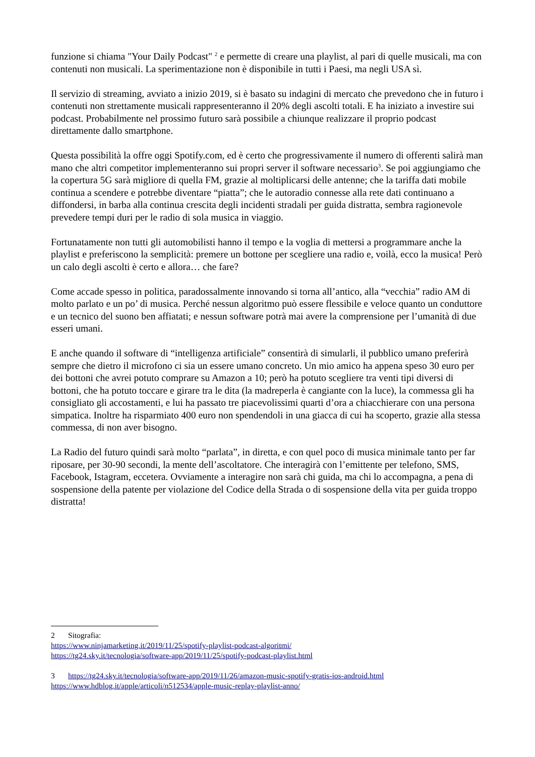funzione si chiama "Your Daily Podcast" <sup>2</sup> e permette di creare una playlist, al pari di quelle musicali, ma con contenuti non musicali. La sperimentazione non è disponibile in tutti i Paesi, ma negli USA sì.
Il servizio di streaming, avviato a inizio 2019, si è basato su indagini di mercato che prevedono che in futuro i contenuti non strettamente musicali rappresenteranno il 20% degli ascolti totali. E ha iniziato a investire sui podcast. Probabilmente nel prossimo futuro sarà possibile a chiunque realizzare il proprio podcast direttamente dallo smartphone.
Questa possibilità la offre oggi Spotify.com, ed è certo che progressivamente il numero di offerenti salirà man mano che altri competitor implementeranno sui propri server il software necessario<sup>3</sup>. Se poi aggiungiamo che la copertura 5G sarà migliore di quella FM, grazie al moltiplicarsi delle antenne; che la tariffa dati mobile continua a scendere e potrebbe diventare “piatta”; che le autoradio connesse alla rete dati continuano a diffondersi, in barba alla continua crescita degli incidenti stradali per guida distratta, sembra ragionevole prevedere tempi duri per le radio di sola musica in viaggio.
Fortunatamente non tutti gli automobilisti hanno il tempo e la voglia di mettersi a programmare anche la playlist e preferiscono la semplicità: premere un bottone per scegliere una radio e, voilà, ecco la musica! Però un calo degli ascolti è certo e allora… che fare?
Come accade spesso in politica, paradossalmente innovando si torna all’antico, alla “vecchia” radio AM di molto parlato e un po’ di musica. Perché nessun algoritmo può essere flessibile e veloce quanto un conduttore e un tecnico del suono ben affiatati; e nessun software potrà mai avere la comprensione per l’umanità di due esseri umani.
E anche quando il software di “intelligenza artificiale” consentirà di simularli, il pubblico umano preferirà sempre che dietro il microfono ci sia un essere umano concreto. Un mio amico ha appena speso 30 euro per dei bottoni che avrei potuto comprare su Amazon a 10; però ha potuto scegliere tra venti tipi diversi di bottoni, che ha potuto toccare e girare tra le dita (la madreperla è cangiante con la luce), la commessa gli ha consigliato gli accostamenti, e lui ha passato tre piacevolissimi quarti d’ora a chiacchierare con una persona simpatica. Inoltre ha risparmiato 400 euro non spendendoli in una giacca di cui ha scoperto, grazie alla stessa commessa, di non aver bisogno.
La Radio del futuro quindi sarà molto “parlata”, in diretta, e con quel poco di musica minimale tanto per far riposare, per 30-90 secondi, la mente dell’ascoltatore. Che interagirà con l’emittente per telefono, SMS, Facebook, Istagram, eccetera. Ovviamente a interagire non sarà chi guida, ma chi lo accompagna, a pena di sospensione della patente per violazione del Codice della Strada o di sospensione della vita per guida troppo distratta!
2 Sitografia:
https://www.ninjamarketing.it/2019/11/25/spotify-playlist-podcast-algoritmi/
https://tg24.sky.it/tecnologia/software-app/2019/11/25/spotify-podcast-playlist.html
3 https://tg24.sky.it/tecnologia/software-app/2019/11/26/amazon-music-spotify-gratis-ios-android.html
https://www.hdblog.it/apple/articoli/n512534/apple-music-replay-playlist-anno/